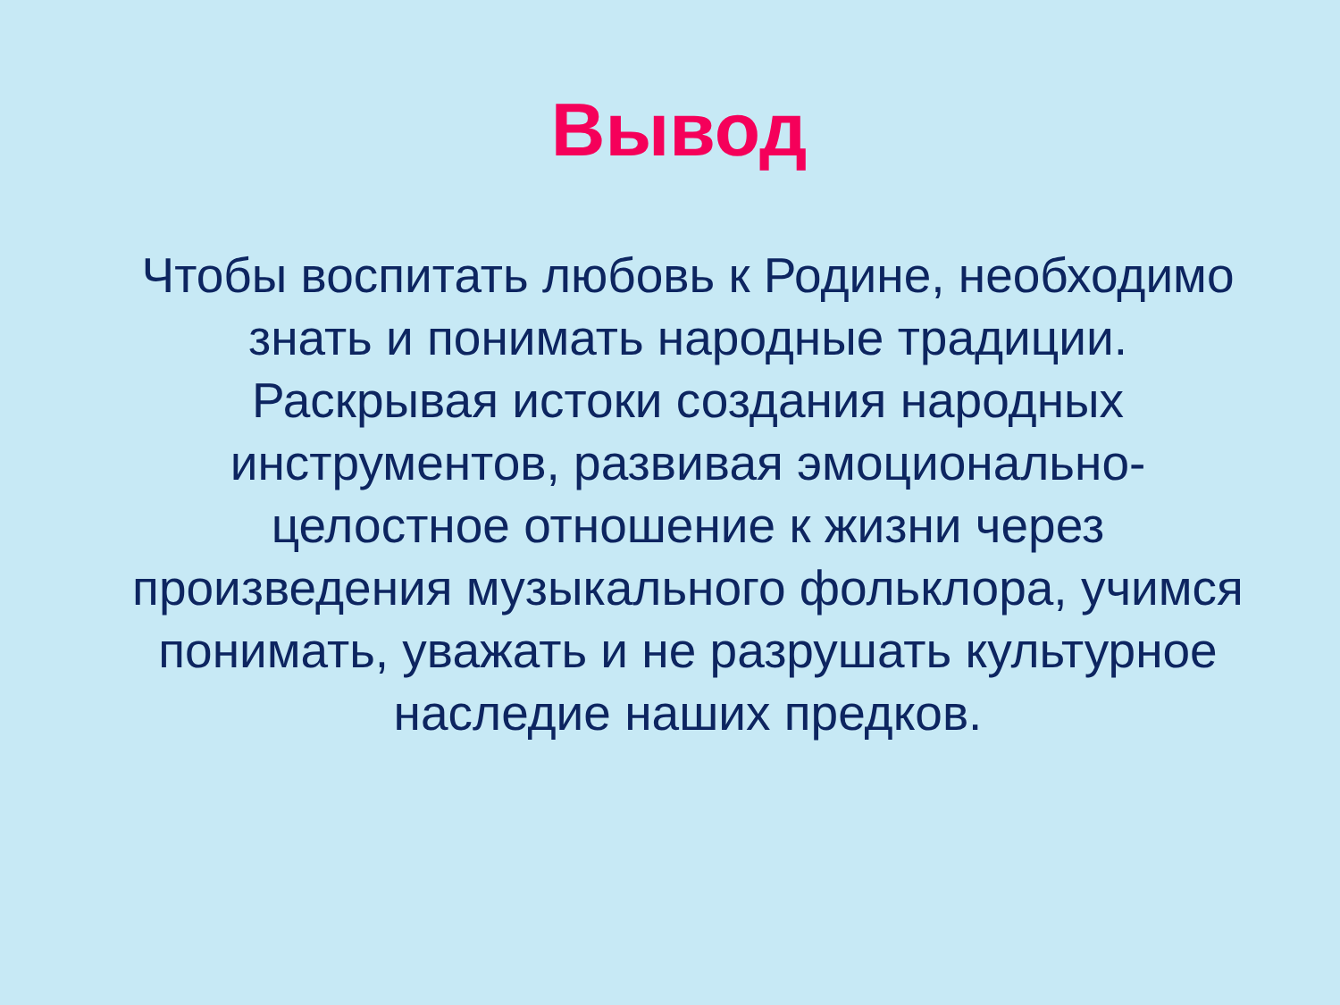Вывод
Чтобы воспитать любовь к Родине, необходимо знать и понимать народные традиции. Раскрывая истоки создания народных инструментов, развивая эмоционально- целостное отношение к жизни через произведения музыкального фольклора, учимся понимать, уважать и не разрушать культурное наследие наших предков.